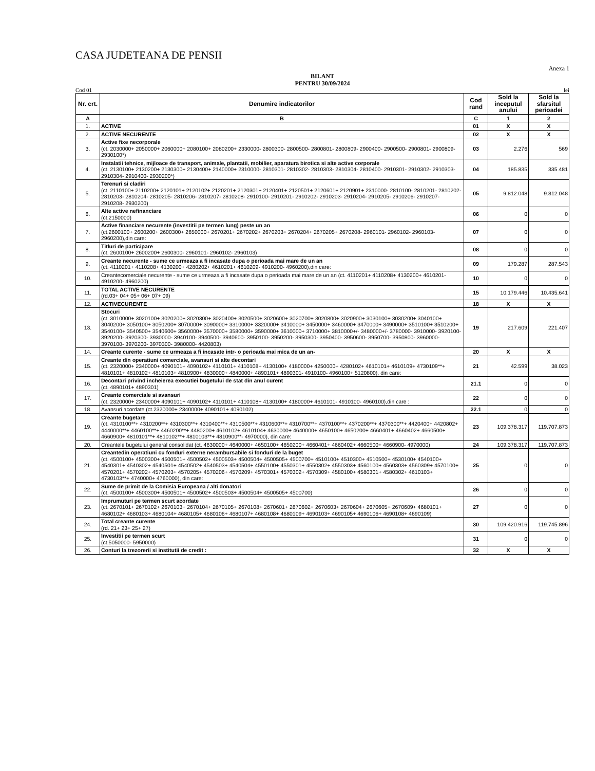CASA JUDETEANA DE PENSII
Anexa 1
BILANT
PENTRU 30/09/2024
Cod 01 lei
| Nr. crt. | Denumire indicatorilor | Cod rand | Sold la inceputul anului | Sold la sfarsitul perioadei |
| --- | --- | --- | --- | --- |
| A | B | C | 1 | 2 |
| 1. | ACTIVE | 01 | X | X |
| 2. | ACTIVE NECURENTE | 02 | X | X |
| 3. | Active fixe necorporale (ct. 2030000+ 2050000+ 2060000+ 2080100+ 2080200+ 2330000- 2800300- 2800500- 2800801- 2800809- 2900400- 2900500- 2900801- 2900809- 2930100*) | 03 | 2.276 | 569 |
| 4. | Instalatii tehnice, mijloace de transport, animale, plantatii, mobilier, aparatura birotica si alte active corporale (ct. 2130100+ 2130200+ 2130300+ 2130400+ 2140000+ 2310000- 2810301- 2810302- 2810303- 2810304- 2810400- 2910301- 2910302- 2910303- 2910304- 2910400- 2930200*) | 04 | 185.835 | 335.481 |
| 5. | Terenuri si cladiri (ct. 2110100+ 2110200+ 2120101+ 2120102+ 2120201+ 2120301+ 2120401+ 2120501+ 2120601+ 2120901+ 2310000- 2810100- 2810201- 2810202- 2810203- 2810204- 2810205- 2810206- 2810207- 2810208- 2910100- 2910201- 2910202- 2910203- 2910204- 2910205- 2910206- 2910207- 2910208- 2930200) | 05 | 9.812.048 | 9.812.048 |
| 6. | Alte active nefinanciare (ct.2150000) | 06 | 0 | 0 |
| 7. | Active financiare necurente (investitii pe termen lung) peste un an (ct.2600100+ 2600200+ 2600300+ 2650000+ 2670201+ 2670202+ 2670203+ 2670204+ 2670205+ 2670208- 2960101- 2960102- 2960103- 2960200),din care: | 07 | 0 | 0 |
| 8. | Titluri de participare (ct. 2600100+ 2600200+ 2600300- 2960101- 2960102- 2960103) | 08 | 0 | 0 |
| 9. | Creante necurente - sume ce urmeaza a fi incasate dupa o perioada mai mare de un an (ct. 4110201+ 4110208+ 4130200+ 4280202+ 4610201+ 4610209- 4910200- 4960200),din care: | 09 | 179.287 | 287.543 |
| 10. | Creantecomerciale necurente - sume ce urmeaza a fi incasate dupa o perioada mai mare de un an (ct. 4110201+ 4110208+ 4130200+ 4610201- 4910200- 4960200) | 10 | 0 | 0 |
| 11. | TOTAL ACTIVE NECURENTE (rd.03+ 04+ 05+ 06+ 07+ 09) | 15 | 10.179.446 | 10.435.641 |
| 12. | ACTIVECURENTE | 18 | X | X |
| 13. | Stocuri (ct. 3010000+ 3020100+ 3020200+ 3020300+ 3020400+ 3020500+ 3020600+ 3020700+ 3020800+ 3020900+ 3030100+ 3030200+ 3040100+ 3040200+ 3050100+ 3050200+ 3070000+ 3090000+ 3310000+ 3320000+ 3410000+ 3450000+ 3460000+ 3470000+ 3490000+ 3510100+ 3510200+ 3540100+ 3540500+ 3540600+ 3560000+ 3570000+ 3580000+ 3590000+ 3610000+ 3710000+ 3810000+/- 3480000+/- 3780000- 3910000- 3920100- 3920200- 3920300- 3930000- 3940100- 3940500- 3940600- 3950100- 3950200- 3950300- 3950400- 3950600- 3950700- 3950800- 3960000- 3970100- 3970200- 3970300- 3980000- 4420803) | 19 | 217.609 | 221.407 |
| 14. | Creante curente - sume ce urmeaza a fi incasate intr- o perioada mai mica de un an- | 20 | X | X |
| 15. | Creante din operatiuni comerciale, avansuri si alte decontari (ct. 2320000+ 2340000+ 4090101+ 4090102+ 4110101+ 4110108+ 4130100+ 4180000+ 4250000+ 4280102+ 4610101+ 4610109+ 4730109**+ 4810101+ 4810102+ 4810103+ 4810900+ 4830000+ 4840000+ 4890101+ 4890301- 4910100- 4960100+ 5120800), din care: | 21 | 42.599 | 38.023 |
| 16. | Decontari privind incheierea executiei bugetului de stat din anul curent (ct. 4890101+ 4890301) | 21.1 | 0 | 0 |
| 17. | Creante comerciale si avansuri (ct. 2320000+ 2340000+ 4090101+ 4090102+ 4110101+ 4110108+ 4130100+ 4180000+ 4610101- 4910100- 4960100),din care : | 22 | 0 | 0 |
| 18. | Avansuri acordate (ct.2320000+ 2340000+ 4090101+ 4090102) | 22.1 | 0 | 0 |
| 19. | Creante bugetare (ct. 4310100**+ 4310200**+ 4310300**+ 4310400**+ 4310500**+ 4310600**+ 4310700**+ 4370100**+ 4370200**+ 4370300**+ 4420400+ 4420802+ 4440000**+ 4460100**+ 4460200**+ 4480200+ 4610102+ 4610104+ 4630000+ 4640000+ 4650100+ 4650200+ 4660401+ 4660402+ 4660500+ 4660900+ 4810101**+ 4810102**+ 4810103**+ 4810900**- 4970000), din care: | 23 | 109.378.317 | 119.707.873 |
| 20. | Creantele bugetului general consolidat (ct. 4630000+ 4640000+ 4650100+ 4650200+ 4660401+ 4660402+ 4660500+ 4660900- 4970000) | 24 | 109.378.317 | 119.707.873 |
| 21. | Creantedin operatiuni cu fonduri externe nerambursabile si fonduri de la buget (ct. 4500100+ 4500300+ 4500501+ 4500502+ 4500503+ 4500504+ 4500505+ 4500700+ 4510100+ 4510300+ 4510500+ 4530100+ 4540100+ 4540301+ 4540302+ 4540501+ 4540502+ 4540503+ 4540504+ 4550100+ 4550301+ 4550302+ 4550303+ 4560100+ 4560303+ 4560309+ 4570100+ 4570201+ 4570202+ 4570203+ 4570205+ 4570206+ 4570209+ 4570301+ 4570302+ 4570309+ 4580100+ 4580301+ 4580302+ 4610103+ 4730103**+ 4740000+ 4760000), din care: | 25 | 0 | 0 |
| 22. | Sume de primit de la Comisia Europeana / alti donatori (ct. 4500100+ 4500300+ 4500501+ 4500502+ 4500503+ 4500504+ 4500505+ 4500700) | 26 | 0 | 0 |
| 23. | Imprumuturi pe termen scurt acordate (ct. 2670101+ 2670102+ 2670103+ 2670104+ 2670105+ 2670108+ 2670601+ 2670602+ 2670603+ 2670604+ 2670605+ 2670609+ 4680101+ 4680102+ 4680103+ 4680104+ 4680105+ 4680106+ 4680107+ 4680108+ 4680109+ 4690103+ 4690105+ 4690106+ 4690108+ 4690109) | 27 | 0 | 0 |
| 24. | Total creante curente (rd. 21+ 23+ 25+ 27) | 30 | 109.420.916 | 119.745.896 |
| 25. | Investitii pe termen scurt (ct.5050000- 5950000) | 31 | 0 | 0 |
| 26. | Conturi la trezorerii si institutii de credit : | 32 | X | X |